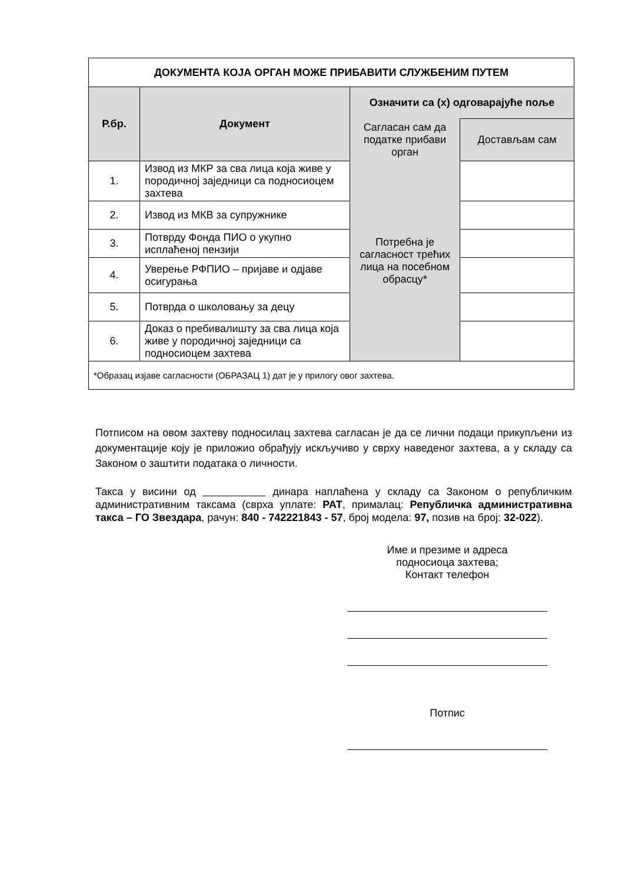| ДОКУМЕНТА КОЈА ОРГАН МОЖЕ ПРИБАВИТИ СЛУЖБЕНИМ ПУТЕМ | | | |
| --- | --- | --- | --- |
| Р.бр. | Документ | Означити са (х) одговарајуће поље | |
| | | Сагласан сам да податке прибави орган | Достављам сам |
| 1. | Извод из МКР за сва лица која живе у породичној заједници са подносиоцем захтева | Потребна је сагласност трећих лица на посебном обрасцу* | |
| 2. | Извод из МКВ за супружнике | | |
| 3. | Потврду Фонда ПИО о укупно исплаћеној пензији | | |
| 4. | Уверење РФПИО – пријаве и одјаве осигурања | | |
| 5. | Потврда о школовању за децу | | |
| 6. | Доказ о пребивалишту за сва лица која живе у породичној заједници са подносиоцем захтева | | |
| *Образац изјаве сагласности (ОБРАЗАЦ 1) дат је у прилогу овог захтева. | | | |
Потписом на овом захтеву подносилац захтева сагласан је да се лични подаци прикупљени из документације коју је приложио обрађују искључиво у сврху наведеног захтева, а у складу са Законом о заштити података о личности.
Такса у висини од динара наплаћена у складу са Законом о републичким административним таксама (сврха уплате: РАТ, прималац: Републичка административна такса – ГО Звездара, рачун: 840 - 742221843 - 57, број модела: 97, позив на број: 32-022).
Име и презиме и адреса
подносиоца захтева;
Контакт телефон
Потпис